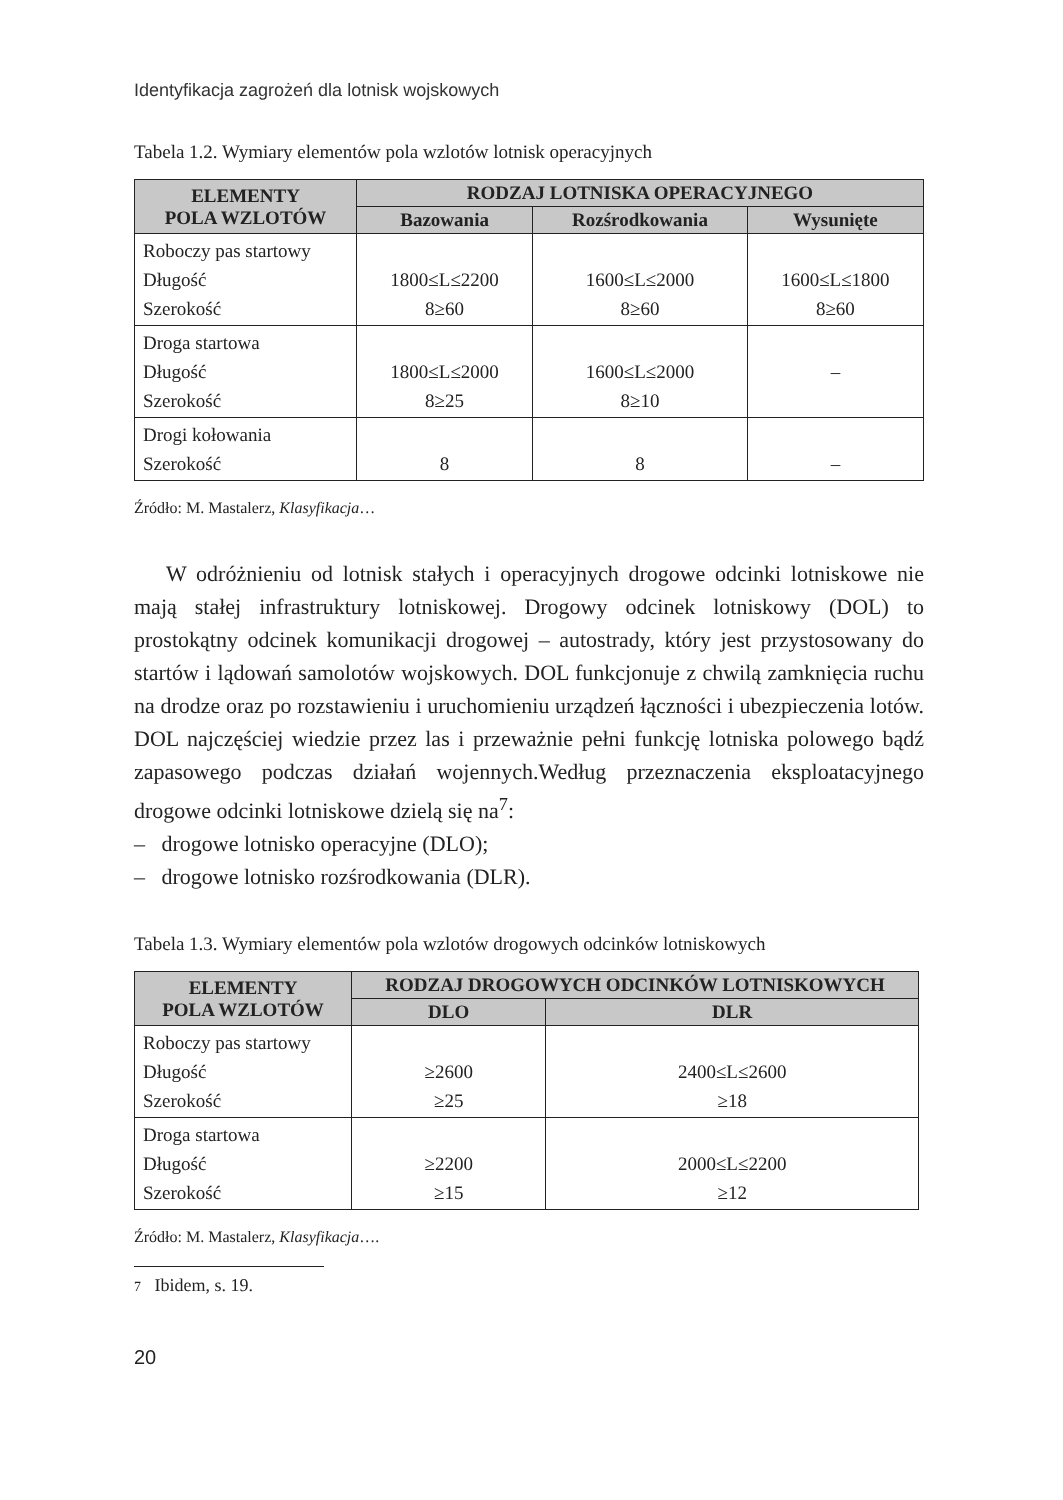Identyfikacja zagrożeń dla lotnisk wojskowych
Tabela 1.2. Wymiary elementów pola wzlotów lotnisk operacyjnych
| ELEMENTY POLA WZLOTÓW | RODZAJ LOTNISKA OPERACYJNEGO | | |
| --- | --- | --- | --- |
| | Bazowania | Rozśrodkowania | Wysunięte |
| Roboczy pas startowy Długość Szerokość | 1800≤L≤2200 8≥60 | 1600≤L≤2000 8≥60 | 1600≤L≤1800 8≥60 |
| Droga startowa Długość Szerokość | 1800≤L≤2000 8≥25 | 1600≤L≤2000 8≥10 | – |
| Drogi kołowania Szerokość | 8 | 8 | – |
Źródło: M. Mastalerz, Klasyfikacja…
W odróżnieniu od lotnisk stałych i operacyjnych drogowe odcinki lotniskowe nie mają stałej infrastruktury lotniskowej. Drogowy odcinek lotniskowy (DOL) to prostokątny odcinek komunikacji drogowej – autostrady, który jest przystosowany do startów i lądowań samolotów wojskowych. DOL funkcjonuje z chwilą zamknięcia ruchu na drodze oraz po rozstawieniu i uruchomieniu urządzeń łączności i ubezpieczenia lotów. DOL najczęściej wiedzie przez las i przeważnie pełni funkcję lotniska polowego bądź zapasowego podczas działań wojennych.Według przeznaczenia eksploatacyjnego drogowe odcinki lotniskowe dzielą się na<sup>7</sup>:
– drogowe lotnisko operacyjne (DLO);
– drogowe lotnisko rozśrodkowania (DLR).
Tabela 1.3. Wymiary elementów pola wzlotów drogowych odcinków lotniskowych
| ELEMENTY POLA WZLOTÓW | RODZAJ DROGOWYCH ODCINKÓW LOTNISKOWYCH | |
| --- | --- | --- |
| | DLO | DLR |
| Roboczy pas startowy Długość Szerokość | ≥2600 ≥25 | 2400≤L≤2600 ≥18 |
| Droga startowa Długość Szerokość | ≥2200 ≥15 | 2000≤L≤2200 ≥12 |
Źródło: M. Mastalerz, Klasyfikacja….
7 Ibidem, s. 19.
20